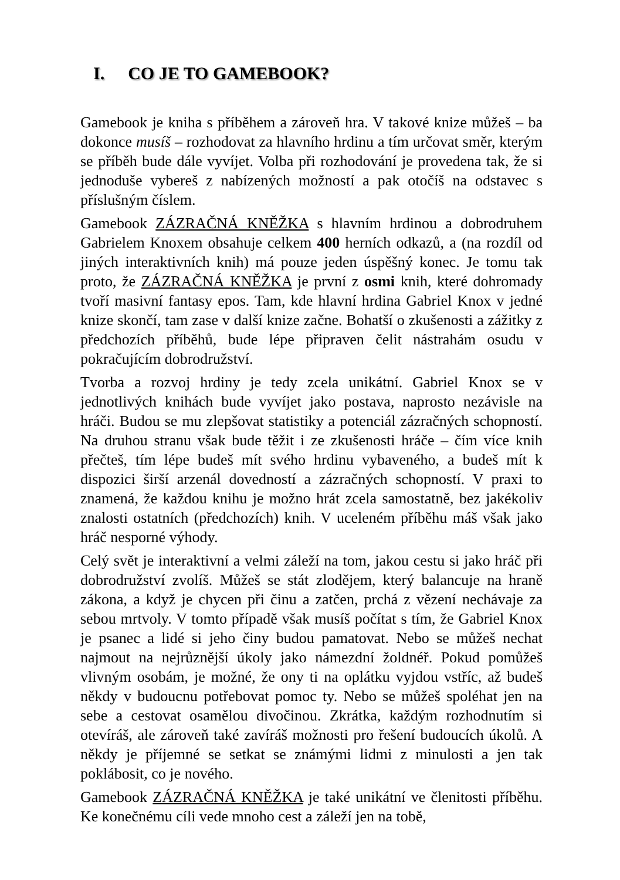I. CO JE TO GAMEBOOK?
Gamebook je kniha s příběhem a zároveň hra. V takové knize můžeš – ba dokonce musíš – rozhodovat za hlavního hrdinu a tím určovat směr, kterým se příběh bude dále vyvíjet. Volba při rozhodování je provedena tak, že si jednoduše vybereš z nabízených možností a pak otočíš na odstavec s příslušným číslem.
Gamebook ZÁZRAČNÁ KNĚŽKA s hlavním hrdinou a dobrodruhem Gabrielem Knoxem obsahuje celkem 400 herních odkazů, a (na rozdíl od jiných interaktivních knih) má pouze jeden úspěšný konec. Je tomu tak proto, že ZÁZRAČNÁ KNĚŽKA je první z osmi knih, které dohromady tvoří masivní fantasy epos. Tam, kde hlavní hrdina Gabriel Knox v jedné knize skončí, tam zase v další knize začne. Bohatší o zkušenosti a zážitky z předchozích příběhů, bude lépe připraven čelit nástrahám osudu v pokračujícím dobrodružství.
Tvorba a rozvoj hrdiny je tedy zcela unikátní. Gabriel Knox se v jednotlivých knihách bude vyvíjet jako postava, naprosto nezávisle na hráči. Budou se mu zlepšovat statistiky a potenciál zázračných schopností. Na druhou stranu však bude těžit i ze zkušenosti hráče – čím více knih přečteš, tím lépe budeš mít svého hrdinu vybaveného, a budeš mít k dispozici širší arzenál dovedností a zázračných schopností. V praxi to znamená, že každou knihu je možno hrát zcela samostatně, bez jakékoliv znalosti ostatních (předchozích) knih. V uceleném příběhu máš však jako hráč nesporné výhody.
Celý svět je interaktivní a velmi záleží na tom, jakou cestu si jako hráč při dobrodružství zvolíš. Můžeš se stát zlodějem, který balancuje na hraně zákona, a když je chycen při činu a zatčen, prchá z vězení nechávaje za sebou mrtvoly. V tomto případě však musíš počítat s tím, že Gabriel Knox je psanec a lidé si jeho činy budou pamatovat. Nebo se můžeš nechat najmout na nejrůznější úkoly jako námezdní žoldnéř. Pokud pomůžeš vlivným osobám, je možné, že ony ti na oplátku vyjdou vstříc, až budeš někdy v budoucnu potřebovat pomoc ty. Nebo se můžeš spoléhat jen na sebe a cestovat osamělou divočinou. Zkrátka, každým rozhodnutím si otevíráš, ale zároveň také zavíráš možnosti pro řešení budoucích úkolů. A někdy je příjemné se setkat se známými lidmi z minulosti a jen tak poklábosit, co je nového.
Gamebook ZÁZRAČNÁ KNĚŽKA je také unikátní ve členitosti příběhu. Ke konečnému cíli vede mnoho cest a záleží jen na tobě,